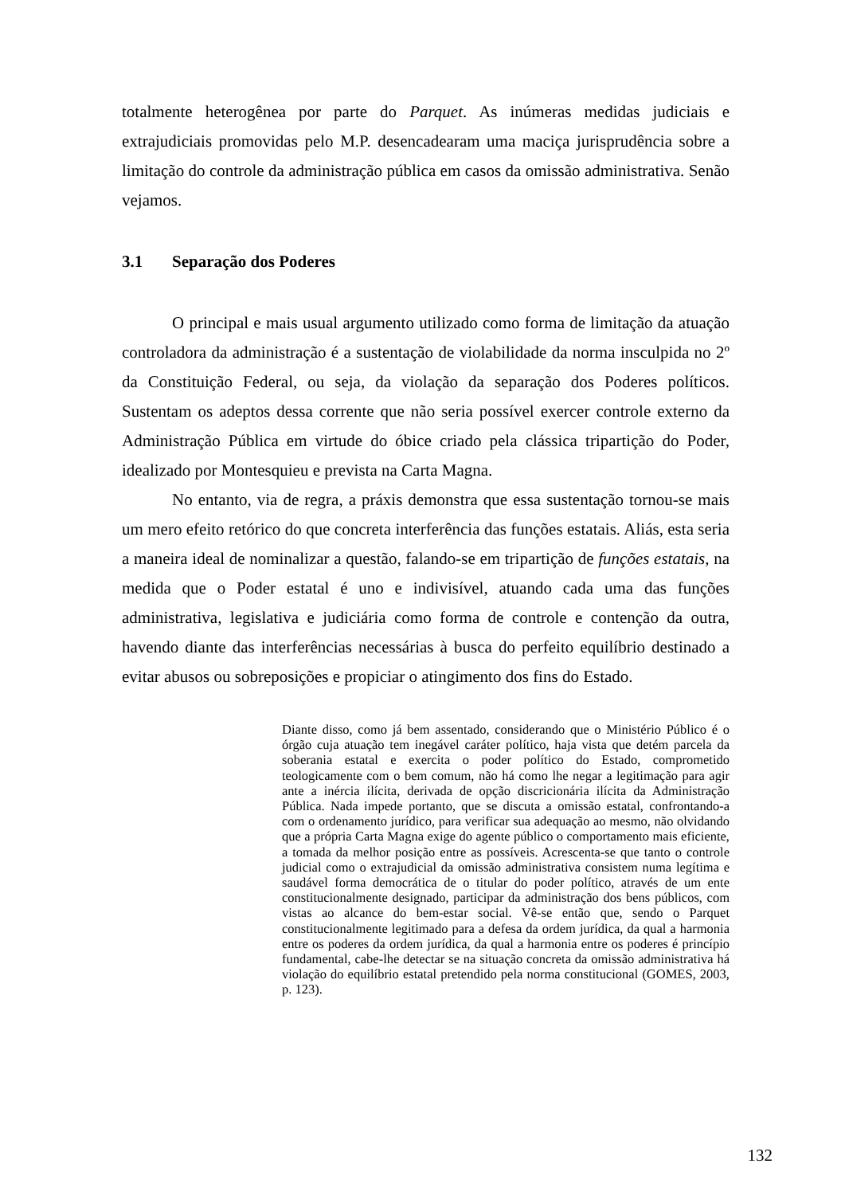totalmente heterogênea por parte do Parquet. As inúmeras medidas judiciais e extrajudiciais promovidas pelo M.P. desencadearam uma maciça jurisprudência sobre a limitação do controle da administração pública em casos da omissão administrativa. Senão vejamos.
3.1 Separação dos Poderes
O principal e mais usual argumento utilizado como forma de limitação da atuação controladora da administração é a sustentação de violabilidade da norma insculpida no 2º da Constituição Federal, ou seja, da violação da separação dos Poderes políticos. Sustentam os adeptos dessa corrente que não seria possível exercer controle externo da Administração Pública em virtude do óbice criado pela clássica tripartição do Poder, idealizado por Montesquieu e prevista na Carta Magna.
No entanto, via de regra, a práxis demonstra que essa sustentação tornou-se mais um mero efeito retórico do que concreta interferência das funções estatais. Aliás, esta seria a maneira ideal de nominalizar a questão, falando-se em tripartição de funções estatais, na medida que o Poder estatal é uno e indivisível, atuando cada uma das funções administrativa, legislativa e judiciária como forma de controle e contenção da outra, havendo diante das interferências necessárias à busca do perfeito equilíbrio destinado a evitar abusos ou sobreposições e propiciar o atingimento dos fins do Estado.
Diante disso, como já bem assentado, considerando que o Ministério Público é o órgão cuja atuação tem inegável caráter político, haja vista que detém parcela da soberania estatal e exercita o poder político do Estado, comprometido teologicamente com o bem comum, não há como lhe negar a legitimação para agir ante a inércia ilícita, derivada de opção discricionária ilícita da Administração Pública. Nada impede portanto, que se discuta a omissão estatal, confrontando-a com o ordenamento jurídico, para verificar sua adequação ao mesmo, não olvidando que a própria Carta Magna exige do agente público o comportamento mais eficiente, a tomada da melhor posição entre as possíveis. Acrescenta-se que tanto o controle judicial como o extrajudicial da omissão administrativa consistem numa legítima e saudável forma democrática de o titular do poder político, através de um ente constitucionalmente designado, participar da administração dos bens públicos, com vistas ao alcance do bem-estar social. Vê-se então que, sendo o Parquet constitucionalmente legitimado para a defesa da ordem jurídica, da qual a harmonia entre os poderes da ordem jurídica, da qual a harmonia entre os poderes é princípio fundamental, cabe-lhe detectar se na situação concreta da omissão administrativa há violação do equilíbrio estatal pretendido pela norma constitucional (GOMES, 2003, p. 123).
132